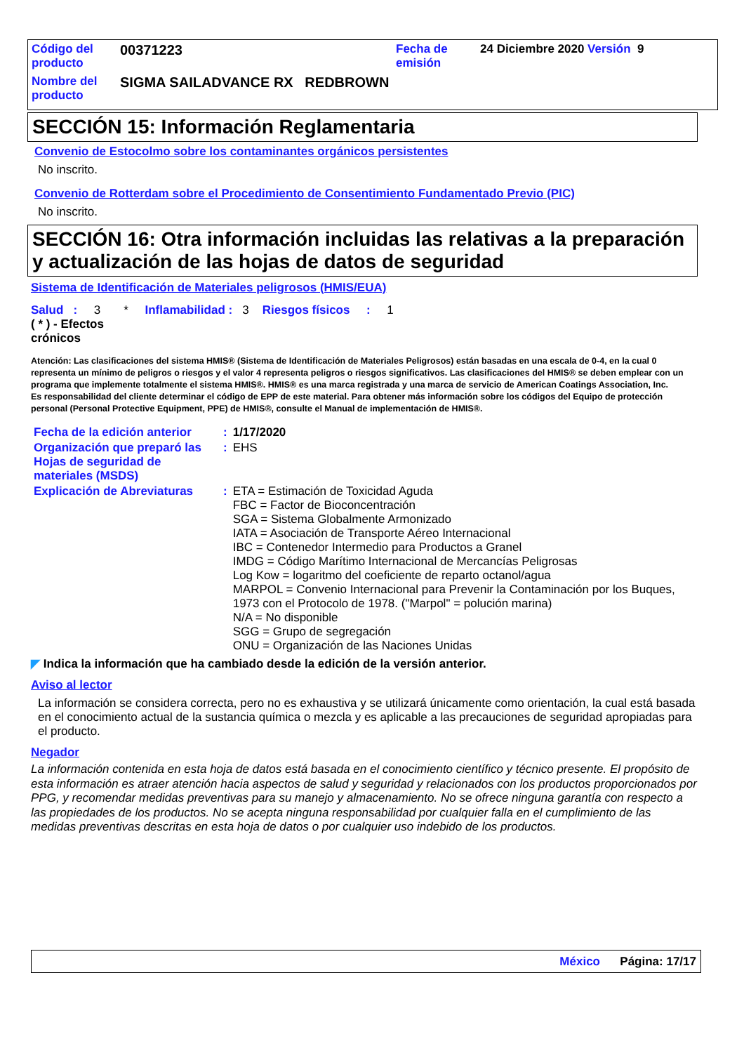| Código del producto | 00371223 | Fecha de emisión | 24 Diciembre 2020 Versión 9 |
| Nombre del producto | SIGMA SAILADVANCE RX REDBROWN | | |
SECCIÓN 15: Información Reglamentaria
Convenio de Estocolmo sobre los contaminantes orgánicos persistentes
No inscrito.
Convenio de Rotterdam sobre el Procedimiento de Consentimiento Fundamentado Previo (PIC)
No inscrito.
SECCIÓN 16: Otra información incluidas las relativas a la preparación y actualización de las hojas de datos de seguridad
Sistema de Identificación de Materiales peligrosos (HMIS/EUA)
Salud : 3 * Inflamabilidad : 3 Riesgos físicos : 1
( * ) - Efectos
crónicos
Atención: Las clasificaciones del sistema HMIS® (Sistema de Identificación de Materiales Peligrosos) están basadas en una escala de 0-4, en la cual 0 representa un mínimo de peligros o riesgos y el valor 4 representa peligros o riesgos significativos. Las clasificaciones del HMIS® se deben emplear con un programa que implemente totalmente el sistema HMIS®. HMIS® es una marca registrada y una marca de servicio de American Coatings Association, Inc.
Es responsabilidad del cliente determinar el código de EPP de este material. Para obtener más información sobre los códigos del Equipo de protección personal (Personal Protective Equipment, PPE) de HMIS®, consulte el Manual de implementación de HMIS®.
| Fecha de la edición anterior | : | 1/17/2020 |
| Organización que preparó las Hojas de seguridad de materiales (MSDS) | : | EHS |
| Explicación de Abreviaturas | : | ETA = Estimación de Toxicidad Aguda FBC = Factor de Bioconcentración SGA = Sistema Globalmente Armonizado IATA = Asociación de Transporte Aéreo Internacional IBC = Contenedor Intermedio para Productos a Granel IMDG = Código Marítimo Internacional de Mercancías Peligrosas Log Kow = logaritmo del coeficiente de reparto octanol/agua MARPOL = Convenio Internacional para Prevenir la Contaminación por los Buques, 1973 con el Protocolo de 1978. ("Marpol" = polución marina) N/A = No disponible SGG = Grupo de segregación ONU = Organización de las Naciones Unidas |
◤ Indica la información que ha cambiado desde la edición de la versión anterior.
Aviso al lector
La información se considera correcta, pero no es exhaustiva y se utilizará únicamente como orientación, la cual está basada en el conocimiento actual de la sustancia química o mezcla y es aplicable a las precauciones de seguridad apropiadas para el producto.
Negador
La información contenida en esta hoja de datos está basada en el conocimiento científico y técnico presente. El propósito de esta información es atraer atención hacia aspectos de salud y seguridad y relacionados con los productos proporcionados por PPG, y recomendar medidas preventivas para su manejo y almacenamiento. No se ofrece ninguna garantía con respecto a las propiedades de los productos. No se acepta ninguna responsabilidad por cualquier falla en el cumplimiento de las medidas preventivas descritas en esta hoja de datos o por cualquier uso indebido de los productos.
México Página: 17/17